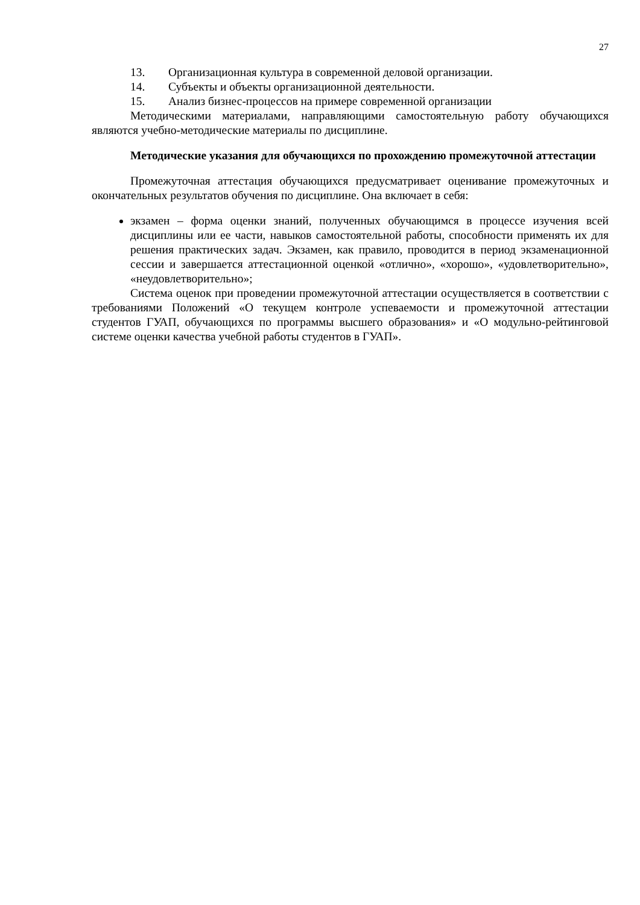27
13. Организационная культура в современной деловой организации.
14. Субъекты и объекты организационной деятельности.
15. Анализ бизнес-процессов на примере современной организации
Методическими материалами, направляющими самостоятельную работу обучающихся являются учебно-методические материалы по дисциплине.
Методические указания для обучающихся по прохождению промежуточной аттестации
Промежуточная аттестация обучающихся предусматривает оценивание промежуточных и окончательных результатов обучения по дисциплине. Она включает в себя:
экзамен – форма оценки знаний, полученных обучающимся в процессе изучения всей дисциплины или ее части, навыков самостоятельной работы, способности применять их для решения практических задач. Экзамен, как правило, проводится в период экзаменационной сессии и завершается аттестационной оценкой «отлично», «хорошо», «удовлетворительно», «неудовлетворительно»;
Система оценок при проведении промежуточной аттестации осуществляется в соответствии с требованиями Положений «О текущем контроле успеваемости и промежуточной аттестации студентов ГУАП, обучающихся по программы высшего образования» и «О модульно-рейтинговой системе оценки качества учебной работы студентов в ГУАП».